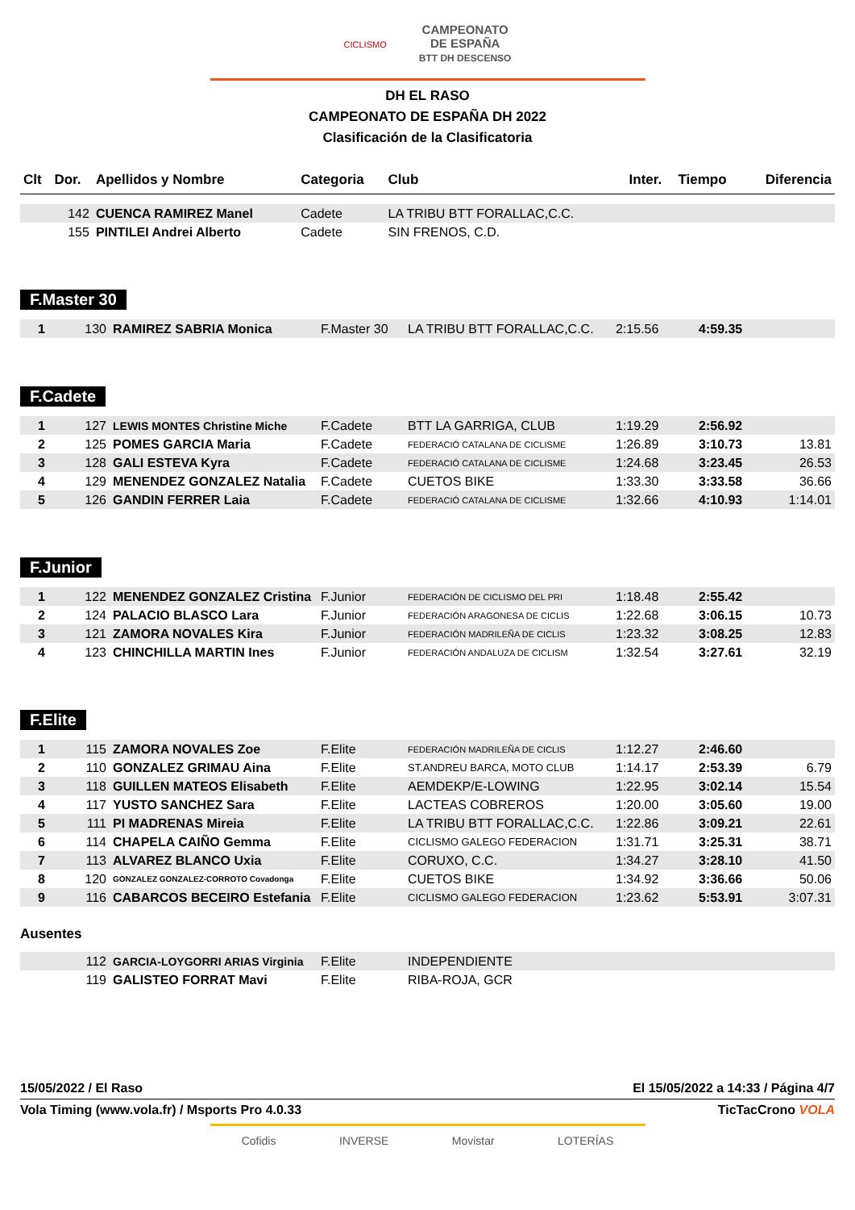CICLISMO CAMPEONATO
DE ESPAÑA
BTT DH DESCENSO
DH EL RASO
CAMPEONATO DE ESPAÑA DH 2022
Clasificación de la Clasificatoria
| Clt | Dor. | Apellidos y Nombre | Categoria | Club | Inter. | Tiempo | Diferencia |
| --- | --- | --- | --- | --- | --- | --- | --- |
| | 142 | CUENCA RAMIREZ Manel | Cadete | LA TRIBU BTT FORALLAC,C.C. | | | |
| | 155 | PINTILEI Andrei Alberto | Cadete | SIN FRENOS, C.D. | | | |
F.Master 30
| 1 | 130 | RAMIREZ SABRIA Monica | F.Master 30 | LA TRIBU BTT FORALLAC,C.C. | 2:15.56 | 4:59.35 | |
F.Cadete
| 1 | 127 | LEWIS MONTES Christine Miche | F.Cadete | BTT LA GARRIGA, CLUB | 1:19.29 | 2:56.92 | |
| 2 | 125 | POMES GARCIA Maria | F.Cadete | FEDERACIÓ CATALANA DE CICLISME | 1:26.89 | 3:10.73 | 13.81 |
| 3 | 128 | GALI ESTEVA Kyra | F.Cadete | FEDERACIÓ CATALANA DE CICLISME | 1:24.68 | 3:23.45 | 26.53 |
| 4 | 129 | MENENDEZ GONZALEZ Natalia | F.Cadete | CUETOS BIKE | 1:33.30 | 3:33.58 | 36.66 |
| 5 | 126 | GANDIN FERRER Laia | F.Cadete | FEDERACIÓ CATALANA DE CICLISME | 1:32.66 | 4:10.93 | 1:14.01 |
F.Junior
| 1 | 122 | MENENDEZ GONZALEZ Cristina | F.Junior | FEDERACIÓN DE CICLISMO DEL PRI | 1:18.48 | 2:55.42 | |
| 2 | 124 | PALACIO BLASCO Lara | F.Junior | FEDERACIÓN ARAGONESA DE CICLIS | 1:22.68 | 3:06.15 | 10.73 |
| 3 | 121 | ZAMORA NOVALES Kira | F.Junior | FEDERACIÓN MADRILEÑA DE CICLIS | 1:23.32 | 3:08.25 | 12.83 |
| 4 | 123 | CHINCHILLA MARTIN Ines | F.Junior | FEDERACIÓN ANDALUZA DE CICLISM | 1:32.54 | 3:27.61 | 32.19 |
F.Elite
| 1 | 115 | ZAMORA NOVALES Zoe | F.Elite | FEDERACIÓN MADRILEÑA DE CICLIS | 1:12.27 | 2:46.60 | |
| 2 | 110 | GONZALEZ GRIMAU Aina | F.Elite | ST.ANDREU BARCA, MOTO CLUB | 1:14.17 | 2:53.39 | 6.79 |
| 3 | 118 | GUILLEN MATEOS Elisabeth | F.Elite | AEMDEKP/E-LOWING | 1:22.95 | 3:02.14 | 15.54 |
| 4 | 117 | YUSTO SANCHEZ Sara | F.Elite | LACTEAS COBREROS | 1:20.00 | 3:05.60 | 19.00 |
| 5 | 111 | PI MADRENAS Mireia | F.Elite | LA TRIBU BTT FORALLAC,C.C. | 1:22.86 | 3:09.21 | 22.61 |
| 6 | 114 | CHAPELA CAIÑO Gemma | F.Elite | CICLISMO GALEGO FEDERACION | 1:31.71 | 3:25.31 | 38.71 |
| 7 | 113 | ALVAREZ BLANCO Uxia | F.Elite | CORUXO, C.C. | 1:34.27 | 3:28.10 | 41.50 |
| 8 | 120 | GONZALEZ GONZALEZ-CORROTO Covadonga | F.Elite | CUETOS BIKE | 1:34.92 | 3:36.66 | 50.06 |
| 9 | 116 | CABARCOS BECEIRO Estefania | F.Elite | CICLISMO GALEGO FEDERACION | 1:23.62 | 5:53.91 | 3:07.31 |
Ausentes
| | 112 | GARCIA-LOYGORRI ARIAS Virginia | F.Elite | INDEPENDIENTE |
| | 119 | GALISTEO FORRAT Mavi | F.Elite | RIBA-ROJA, GCR |
15/05/2022 / El Raso El 15/05/2022 a 14:33 / Página 4/7
Vola Timing (www.vola.fr) / Msports Pro 4.0.33 TicTacCrono VOLA
Cofidis INVERSE Movistar LOTERÍAS